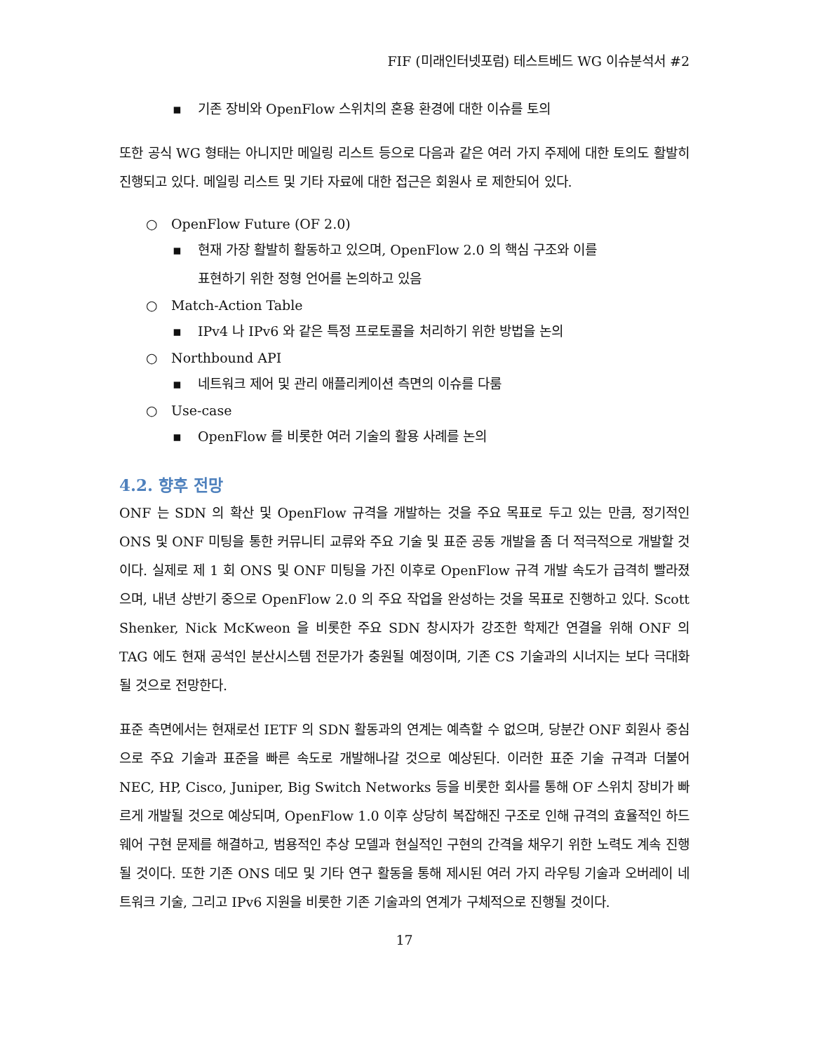FIF (미래인터넷포럼) 테스트베드 WG 이슈분석서 #2
▪ 기존 장비와 OpenFlow 스위치의 혼용 환경에 대한 이슈를 토의
또한 공식 WG 형태는 아니지만 메일링 리스트 등으로 다음과 같은 여러 가지 주제에 대한 토의도 활발히 진행되고 있다. 메일링 리스트 및 기타 자료에 대한 접근은 회원사 로 제한되어 있다.
○ OpenFlow Future (OF 2.0)
▪ 현재 가장 활발히 활동하고 있으며, OpenFlow 2.0 의 핵심 구조와 이를
표현하기 위한 정형 언어를 논의하고 있음
○ Match-Action Table
▪ IPv4 나 IPv6 와 같은 특정 프로토콜을 처리하기 위한 방법을 논의
○ Northbound API
▪ 네트워크 제어 및 관리 애플리케이션 측면의 이슈를 다룸
○ Use-case
▪ OpenFlow 를 비롯한 여러 기술의 활용 사례를 논의
4.2. 향후 전망
ONF 는 SDN 의 확산 및 OpenFlow 규격을 개발하는 것을 주요 목표로 두고 있는 만큼, 정기적인 ONS 및 ONF 미팅을 통한 커뮤니티 교류와 주요 기술 및 표준 공동 개발을 좀 더 적극적으로 개발할 것이다. 실제로 제 1 회 ONS 및 ONF 미팅을 가진 이후로 OpenFlow 규격 개발 속도가 급격히 빨라졌으며, 내년 상반기 중으로 OpenFlow 2.0 의 주요 작업을 완성하는 것을 목표로 진행하고 있다. Scott Shenker, Nick McKweon 을 비롯한 주요 SDN 창시자가 강조한 학제간 연결을 위해 ONF 의 TAG 에도 현재 공석인 분산시스템 전문가가 충원될 예정이며, 기존 CS 기술과의 시너지는 보다 극대화될 것으로 전망한다.
표준 측면에서는 현재로선 IETF 의 SDN 활동과의 연계는 예측할 수 없으며, 당분간 ONF 회원사 중심으로 주요 기술과 표준을 빠른 속도로 개발해나갈 것으로 예상된다. 이러한 표준 기술 규격과 더불어 NEC, HP, Cisco, Juniper, Big Switch Networks 등을 비롯한 회사를 통해 OF 스위치 장비가 빠르게 개발될 것으로 예상되며, OpenFlow 1.0 이후 상당히 복잡해진 구조로 인해 규격의 효율적인 하드웨어 구현 문제를 해결하고, 범용적인 추상 모델과 현실적인 구현의 간격을 채우기 위한 노력도 계속 진행될 것이다. 또한 기존 ONS 데모 및 기타 연구 활동을 통해 제시된 여러 가지 라우팅 기술과 오버레이 네트워크 기술, 그리고 IPv6 지원을 비롯한 기존 기술과의 연계가 구체적으로 진행될 것이다.
17